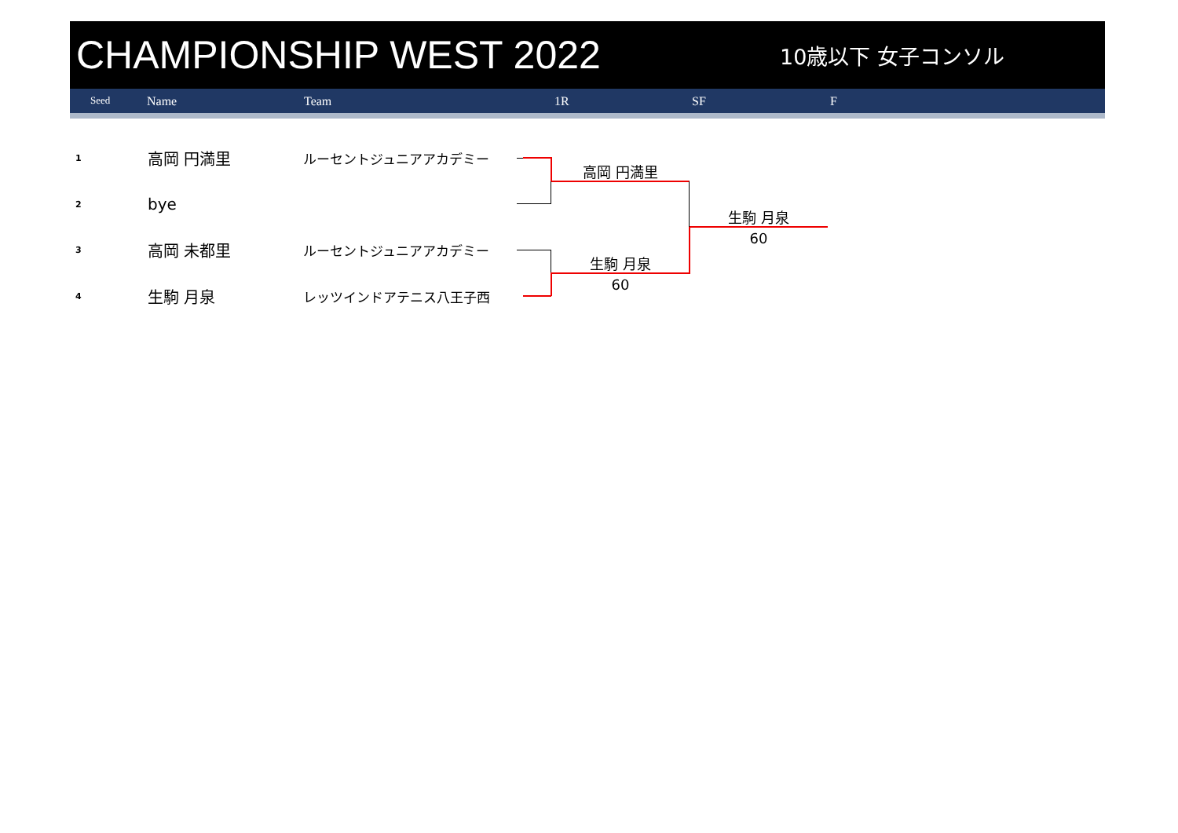CHAMPIONSHIP WEST 2022
10歳以下 女子コンソル
Seed Name Team 1R SF F
1 高岡 円満里 ルーセントジュニアアカデミー
2 bye
3 高岡 未都里 ルーセントジュニアアカデミー
4 生駒 月泉 レッツインドアテニス八王子西
高岡 円満里
生駒 月泉
60
生駒 月泉
60